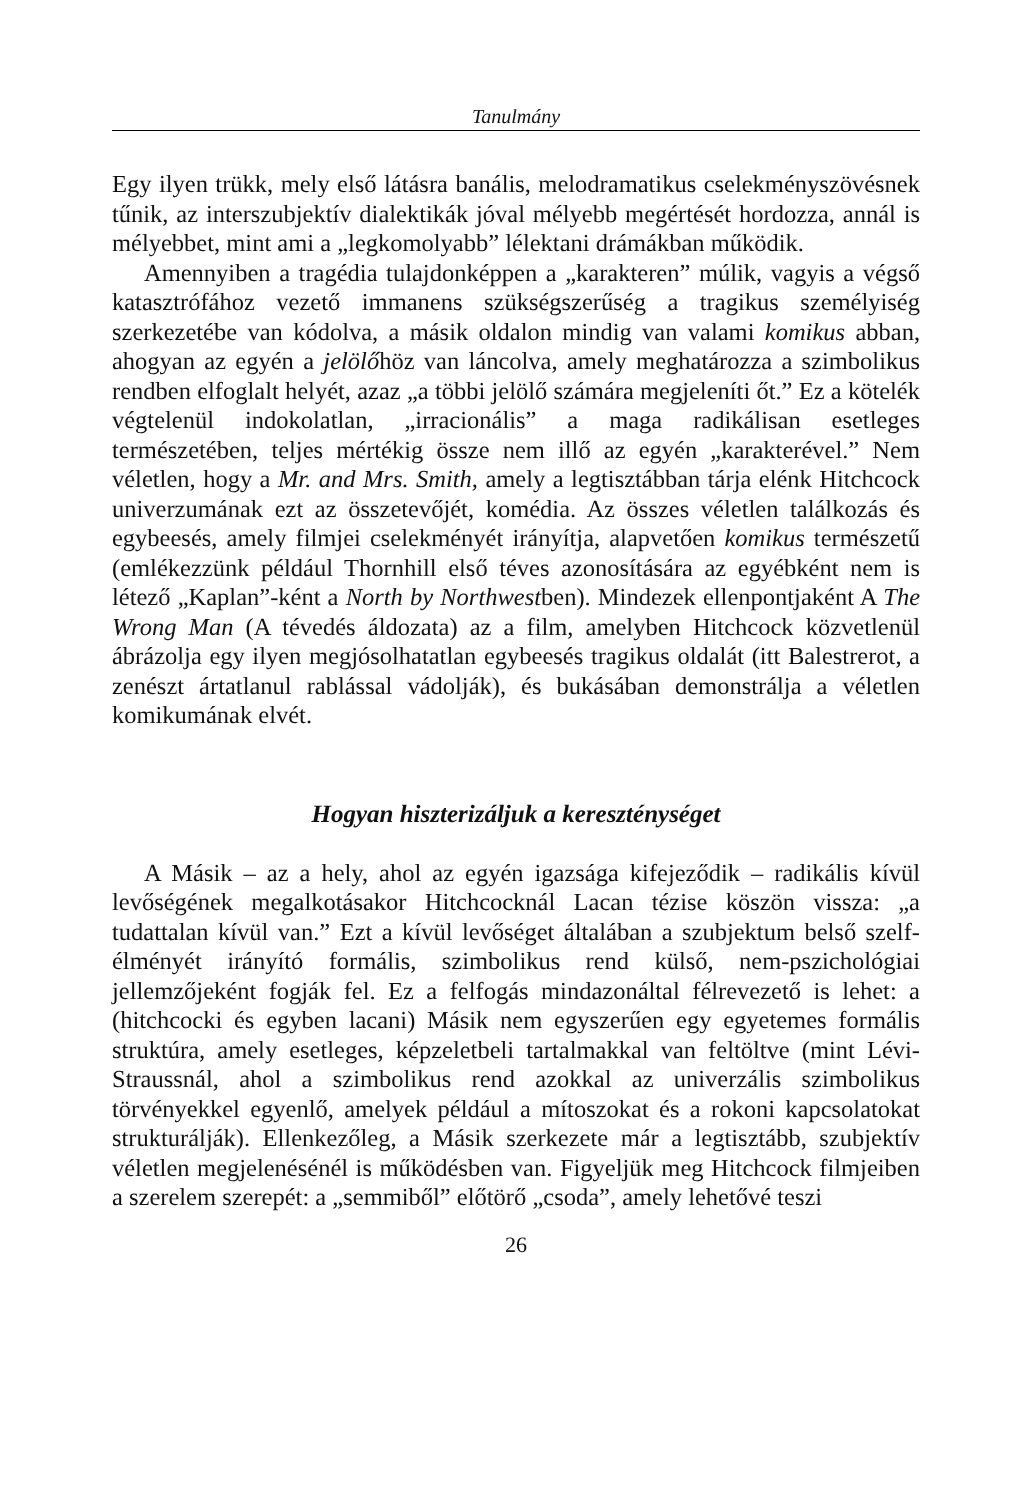Tanulmány
Egy ilyen trükk, mely első látásra banális, melodramatikus cselekményszövésnek tűnik, az interszubjektív dialektikák jóval mélyebb megértését hordozza, annál is mélyebbet, mint ami a „legkomolyabb” lélektani drámákban működik.
Amennyiben a tragédia tulajdonképpen a „karakteren” múlik, vagyis a végső katasztrófához vezető immanens szükségszerűség a tragikus személyiség szerkezetébe van kódolva, a másik oldalon mindig van valami komikus abban, ahogyan az egyén a jelölőhöz van láncolva, amely meghatározza a szimbolikus rendben elfoglalt helyét, azaz „a többi jelölő számára megjeleníti őt.” Ez a kötelék végtelenül indokolatlan, „irracionális” a maga radikálisan esetleges természetében, teljes mértékig össze nem illő az egyén „karakterével.” Nem véletlen, hogy a Mr. and Mrs. Smith, amely a legtisztábban tárja elénk Hitchcock univerzumának ezt az összetevőjét, komédia. Az összes véletlen találkozás és egybeesés, amely filmjei cselekményét irányítja, alapvetően komikus természetű (emlékezzünk például Thornhill első téves azonosítására az egyébként nem is létező „Kaplan”-ként a North by Northwestben). Mindezek ellenpontjaként A The Wrong Man (A tévedés áldozata) az a film, amelyben Hitchcock közvetlenül ábrázolja egy ilyen megjósolhatatlan egybeesés tragikus oldalát (itt Balestrerot, a zenészt ártatlanul rablással vádolják), és bukásában demonstrálja a véletlen komikumának elvét.
Hogyan hiszterizáljuk a kereszténységet
A Másik – az a hely, ahol az egyén igazsága kifejeződik – radikális kívül levőségének megalkotásakor Hitchcocknál Lacan tézise köszön vissza: „a tudattalan kívül van.” Ezt a kívül levőséget általában a szubjektum belső szelf-élményét irányító formális, szimbolikus rend külső, nem-pszichológiai jellemzőjeként fogják fel. Ez a felfogás mindazonáltal félrevezető is lehet: a (hitchcocki és egyben lacani) Másik nem egyszerűen egy egyetemes formális struktúra, amely esetleges, képzeletbeli tartalmakkal van feltöltve (mint Lévi-Straussnál, ahol a szimbolikus rend azokkal az univerzális szimbolikus törvényekkel egyenlő, amelyek például a mítoszokat és a rokoni kapcsolatokat strukturálják). Ellenkezőleg, a Másik szerkezete már a legtisztább, szubjektív véletlen megjelenésénél is működésben van. Figyeljük meg Hitchcock filmjeiben a szerelem szerepét: a „semmiből” előtörő „csoda”, amely lehetővé teszi
26